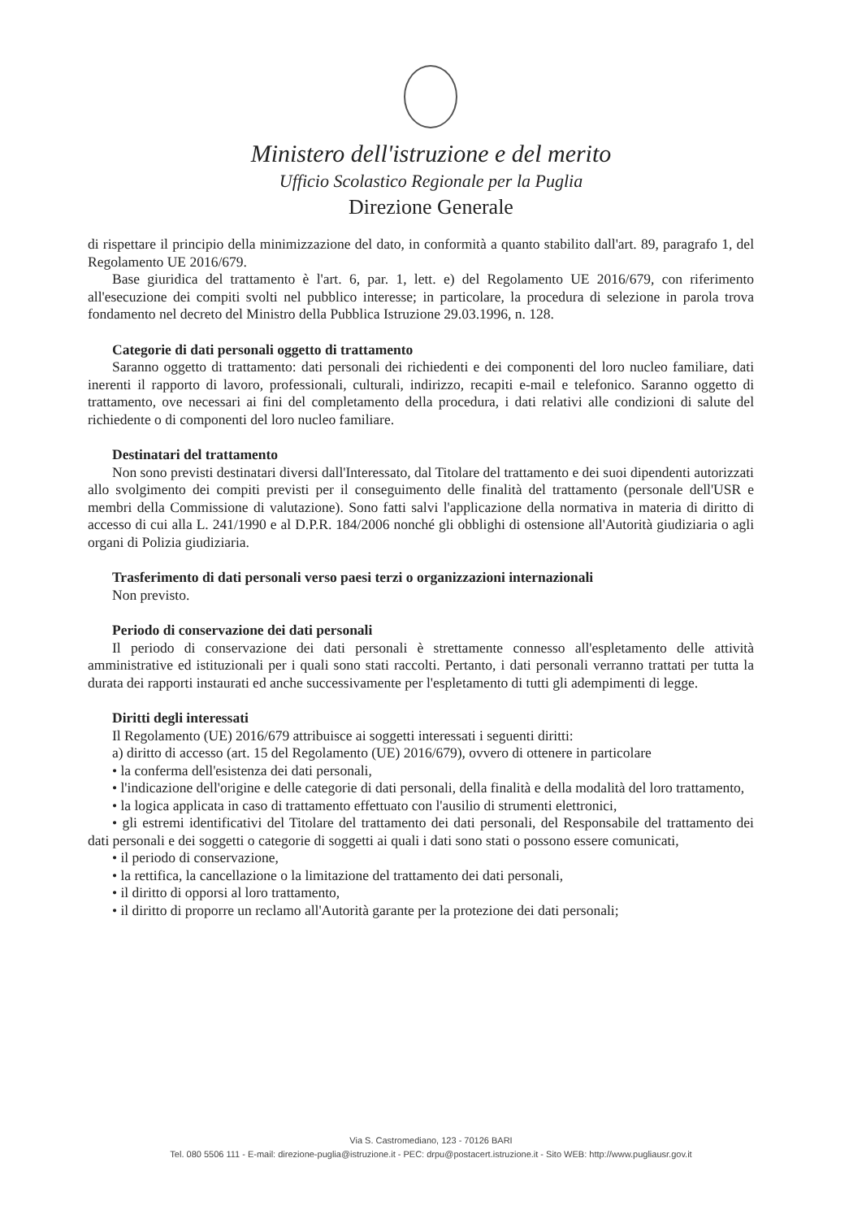Ministero dell'istruzione e del merito
Ufficio Scolastico Regionale per la Puglia
Direzione Generale
di rispettare il principio della minimizzazione del dato, in conformità a quanto stabilito dall'art. 89, paragrafo 1, del Regolamento UE 2016/679.
Base giuridica del trattamento è l'art. 6, par. 1, lett. e) del Regolamento UE 2016/679, con riferimento all'esecuzione dei compiti svolti nel pubblico interesse; in particolare, la procedura di selezione in parola trova fondamento nel decreto del Ministro della Pubblica Istruzione 29.03.1996, n. 128.
Categorie di dati personali oggetto di trattamento
Saranno oggetto di trattamento: dati personali dei richiedenti e dei componenti del loro nucleo familiare, dati inerenti il rapporto di lavoro, professionali, culturali, indirizzo, recapiti e-mail e telefonico. Saranno oggetto di trattamento, ove necessari ai fini del completamento della procedura, i dati relativi alle condizioni di salute del richiedente o di componenti del loro nucleo familiare.
Destinatari del trattamento
Non sono previsti destinatari diversi dall'Interessato, dal Titolare del trattamento e dei suoi dipendenti autorizzati allo svolgimento dei compiti previsti per il conseguimento delle finalità del trattamento (personale dell'USR e membri della Commissione di valutazione). Sono fatti salvi l'applicazione della normativa in materia di diritto di accesso di cui alla L. 241/1990 e al D.P.R. 184/2006 nonché gli obblighi di ostensione all'Autorità giudiziaria o agli organi di Polizia giudiziaria.
Trasferimento di dati personali verso paesi terzi o organizzazioni internazionali
Non previsto.
Periodo di conservazione dei dati personali
Il periodo di conservazione dei dati personali è strettamente connesso all'espletamento delle attività amministrative ed istituzionali per i quali sono stati raccolti. Pertanto, i dati personali verranno trattati per tutta la durata dei rapporti instaurati ed anche successivamente per l'espletamento di tutti gli adempimenti di legge.
Diritti degli interessati
Il Regolamento (UE) 2016/679 attribuisce ai soggetti interessati i seguenti diritti:
a) diritto di accesso (art. 15 del Regolamento (UE) 2016/679), ovvero di ottenere in particolare
• la conferma dell'esistenza dei dati personali,
• l'indicazione dell'origine e delle categorie di dati personali, della finalità e della modalità del loro trattamento,
• la logica applicata in caso di trattamento effettuato con l'ausilio di strumenti elettronici,
• gli estremi identificativi del Titolare del trattamento dei dati personali, del Responsabile del trattamento dei dati personali e dei soggetti o categorie di soggetti ai quali i dati sono stati o possono essere comunicati,
• il periodo di conservazione,
• la rettifica, la cancellazione o la limitazione del trattamento dei dati personali,
• il diritto di opporsi al loro trattamento,
• il diritto di proporre un reclamo all'Autorità garante per la protezione dei dati personali;
Via S. Castromediano, 123 - 70126 BARI
Tel. 080 5506 111 - E-mail: direzione-puglia@istruzione.it - PEC: drpu@postacert.istruzione.it - Sito WEB: http://www.pugliausr.gov.it